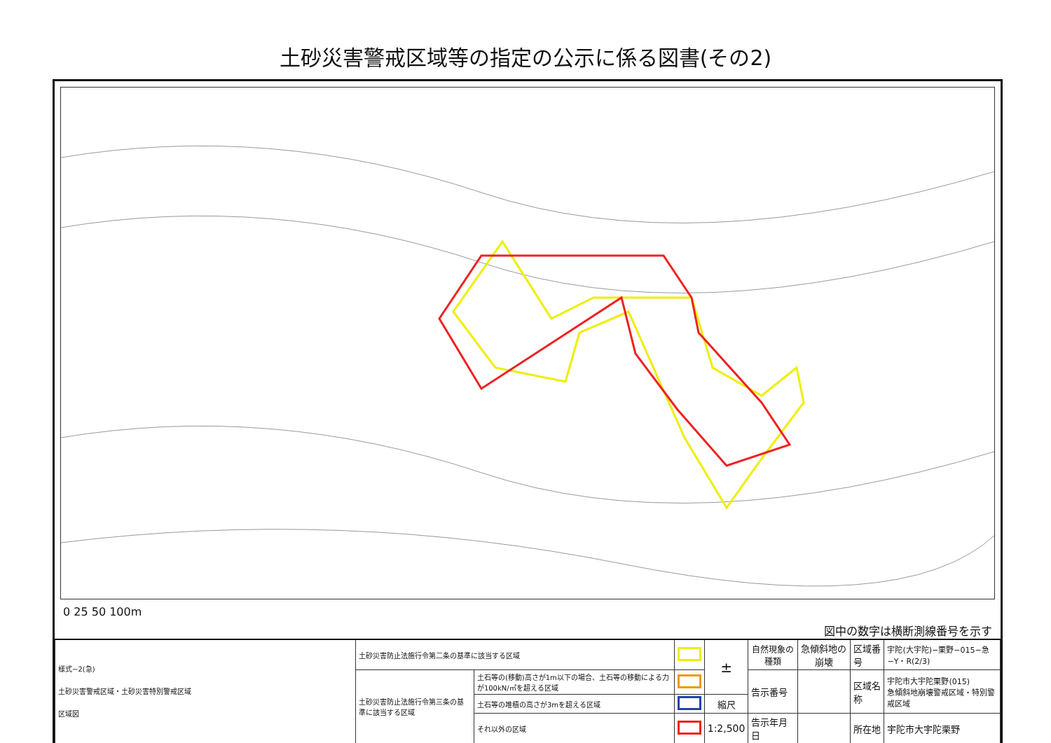土砂災害警戒区域等の指定の公示に係る図書(その2)
0 25 50 100m 図中の数字は横断測線番号を示す
| 様式−2(急) 土砂災害警戒区域・土砂災害特別警戒区域 区域図 | 土砂災害防止法施行令第二条の基準に該当する区域 | | | ± | 自然現象の種類 | 急傾斜地の崩壊 | 区域番号 | 宇陀(大宇陀)−栗野−015−急−Y・R(2/3) |
| | 土砂災害防止法施行令第三条の基準に該当する区域 | 土石等の(移動)高さが1m以下の場合、土石等の移動による力が100kN/㎡を超える区域 | | | 告示番号 | | 区域名称 | 宇陀市大宇陀栗野(015) 急傾斜地崩壊警戒区域・特別警戒区域 |
| | | 土石等の堆積の高さが3mを超える区域 | | 縮尺 | | | | |
| | | それ以外の区域 | | 1:2,500 | 告示年月日 | | 所在地 | 宇陀市大宇陀栗野 |